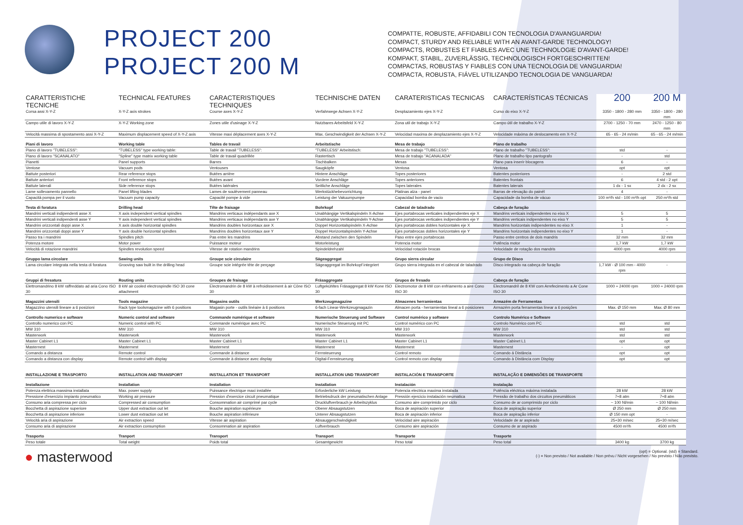PROJECT 200
PROJECT 200 M
COMPATTE, ROBUSTE, AFFIDABILI CON TECNOLOGIA D'AVANGUARDIA!
COMPACT, STURDY AND RELIABLE WITH AN AVANT-GARDE TECHNOLOGY!
COMPACTS, ROBUSTES ET FIABLES AVEC UNE TECHNOLOGIE D'AVANT-GARDE!
KOMPAKT, STABIL, ZUVERLÄSSIG, TECHNOLOGISCH FORTGESCHRITTEN!
COMPACTAS, ROBUSTAS Y FIABLES CON UNA TECNOLOGIA DE VANGUARDIA!
COMPACTA, ROBUSTA, FIÁVEL UTILIZANDO TECNOLOGIA DE VANGUARDA!
| CARATTERISTICHE TECNICHE | TECHNICAL FEATURES | CARACTERISTIQUES TECHNIQUES | TECHNISCHE DATEN | CARATERISTICAS TECNICAS | CARACTERÍSTICAS TÉCNICAS | 200 | 200 M |
| --- | --- | --- | --- | --- | --- | --- | --- |
| Corsa assi X-Y-Z | X-Y-Z axis strokes | Course axes X-Y-Z | Verfahrwege Achsen X-Y-Z | Desplazamiento ejes X-Y-Z | Curso do eixo X-Y-Z | 3350 - 1800 - 280 mm | 3350 - 1800 - 280 mm |
| Campo utile di lavoro X-Y-Z | X-Y-Z Working zone | Zones utile d'usinage X-Y-Z | Nutzbares Arbeitsfeld X-Y-Z | Zona util de trabajo X-Y-Z | Campo útil de trabalho X-Y-Z | 2700 - 1250 - 70 mm | 2470 - 1250 - 80 mm |
| Velocità massima di spostamento assi X-Y-Z | Maximum displacement speed of X-Y-Z axis | Vitesse maxi déplacement axes X-Y-Z | Max. Geschwindigkeit der Achsen X-Y-Z | Velocidad maxima de desplazamiento ejes X-Y-Z | Velocidade máxima de deslocamento em X-Y-Z | 65 - 65 - 24 m/min | 65 - 65 - 24 m/min |
| Piani di lavoro | Working table | Tables de travail | Arbeitstische | Mesa de trabajo | Plano de trabalho | | |
| Piano di lavoro "TUBELESS": | "TUBELESS" type working table: | Table de travail "TUBELESS": | "TUBELESS" Arbeitstisch: | Mesa de trabajo "TUBELESS": | Plano de trabalho "TUBELESS": | std | - |
| Piano di lavoro "SCANALATO" | "Spline" type matrix working table | Table de travail quadrillée | Rastertisch | Mesa de trabajo "ACANALADA" | Plano de trabalho tipo pantografo | - | std |
| Pianetti | Panel supports | Barres | Tischbalken | Mesas | Plano para inserir blocagens | 6 | - |
| Ventose | Vacuum pods | Ventouses | Saugköpfe | Ventosa | Ventosa | opt | opt |
| Battute posteriori | Rear reference stops | Butées arrière | Hintere Anschläge | Topes posteriores | Batentes posteriores | - | 2 std |
| Battute anteriori | Front reference stops | Butées avant | Vordere Anschläge | Topes anteriores | Batentes frontais | 6 | 4 std - 2 opt |
| Battute laterali | Side reference stops | Butées latérales | Seitliche Anschläge | Topes laterales | Batentes laterais | 1 dx - 1 sx | 2 dx - 2 sx |
| Lame sollevamento pannello | Panel lifting blades | Lames de soulèvement panneau | Werkstückhebevorrichtung | Platinas alza - panel | Barras de elevação do painél | 4 | - |
| Capacità pompa per il vuoto | Vacuum pump capacity | Capacité pompe à vide | Leistung der Vakuumpumpe | Capacidad bomba de vacio | Capacidade da bomba de vácuo | 100 m³/h std - 100 m³/h opt | 250 m³/h std |
| Testa di foratura | Drilling head | Tête de fraisage | Bohrkopf | Cabezal de taladrado | Cabeça de furação | | |
| Mandrini verticali indipendenti asse X | X axis independent vertical spindles | Mandrins verticaux indépendants axe X | Unabhängige Vertikalspindeln X-Achse | Ejes portabrocas verticales indipendientes eje X | Mandrins verticais indipendentes no eixo X | 5 | 5 |
| Mandrini verticali indipendenti asse Y | Y axis independent vertical spindles | Mandrins verticaux indépendants axe Y | Unabhängige Vertikalspindeln Y-Achse | Ejes portabrocas verticales indipendientes eje Y | Mandrins verticais indipendentes no eixo Y | 5 | 5 |
| Mandrini orizzontali doppi asse X | X axis double horizontal spindles | Mandrins doubles horizontaux axe X | Doppel Horizontalspindeln X-Achse | Ejes portabrocas dobles horizontales eje X | Mandrins horizontais indipendentes no eixo X | 1 | - |
| Mandrini orizzontali doppi asse Y | Y axis double horizontal spindles | Mandrins doubles horizontaux axe Y | Doppel Horizontalspindeln Y-Achse | Ejes portabrocas dobles horizontales eje Y | Mandrins horizontais indipendentes no eixo Y | 1 | - |
| Passo tra i mandrini | Spindles pitch | Pas entre les mandrins | Abstand zwischen den Spindeln | Paso entre ejes portabrocas | Passo entre centros de dois mandris | 32 mm | 32 mm |
| Potenza motore | Motor power | Puissance moteur | Motorleistung | Potencia motor | Potência motor | 1,7 kW | 1,7 kW |
| Velocità di rotazione mandrini | Spindles revolution speed | Vitesse de rotation mandrins | Spindeldrehzahl | Velocidad rotación brocas | Velocidade de rotação dos mandris | 4000 rpm | 4000 rpm |
| Gruppo lama circolare | Sawing units | Groupe scie circulaire | Sägeaggregat | Grupo sierra circular | Grupo de Disco | | |
| Lama circolare integrata nella testa di foratura | Grooving saw built in the drilling head | Groupe scie intégrée tête de perçage | Sägeaggregat im Bohrkopf integriert | Grupo sierra integrada en el cabezal de taladrado | Disco integrado na cabeça de furação | 1,7 kW - Ø 100 mm - 4000 rpm | - |
| Gruppi di fresatura | Routing units | Groupes de fraisage | Fräsaggregate | Grupos de fresado | Cabeça de furação | | |
| Elettromandrino 8 kW raffreddato ad aria Cono ISO 30 | 8 kW air cooled electrospindle ISO 30 cone attachment | Electromandrin de 8 kW à refroidissement à air Cône ISO 30 | Luftgekühltes Fräsaggregat 8 kW Kone ISO 30 | Electromotor de 8 kW con enfriamento a aire Cono ISO 30 | Electromandril de 8 KW com Arrefecimento a Ar Cone ISO 30 | 1000 ÷ 24000 rpm | 1000 ÷ 24000 rpm |
| Magazzini utensili | Tools magazine | Magasins outils | Werkzeugmagazine | Almacenes herramientas | Armazém de Ferramentas | | |
| Magazzino utensili lineare a 6 posizioni | Rack type toolsmagazine with 6 positions | Magasin porte - outils linéaire à 6 positions | 6-fach Linear-Werkzeugmagazin | Almacen porta - herramientas lineal a 6 posiciones | Armazém porta ferramentas linear a 6 posições | Max. Ø 150 mm | Max. Ø 80 mm |
| Controllo numerico e software | Numeric control and software | Commande numérique et software | Numerische Steuerung und Software | Control numérico y software | Controlo Numérico e Software | | |
| Controllo numerico con PC | Numeric control with PC | Commande numérique avec PC | Numerische Steuerung mit PC | Control numérico con PC | Controlo Numérico com PC | std | std |
| MW 310 | MW 310 | MW 310 | MW 310 | MW 310 | MW 310 | std | std |
| Masterwork | Masterwork | Masterwork | Masterwork | Masterwork | Masterwork | std | std |
| Master Cabinet L1 | Master Cabinet L1 | Master Cabinet L1 | Master Cabinet L1 | Master Cabinet L1 | Master Cabinet L1 | opt | opt |
| Masternest | Masternest | Masternest | Masternest | Masternest | Masternest | - | opt |
| Comando a distanza | Remote control | Commande à distance | Fernsteuerung | Control remoto | Comando á Distância | opt | opt |
| Comando a distanza con display | Remote control with display | Commande à distance avec display | Digital-Fernsteuerung | Control remoto con display | Comando à Distância com Display | opt | opt |
| INSTALLAZIONE E TRASPORTO | INSTALLATION AND TRANSPORT | INSTALLATION ET TRANSPORT | INSTALLATION UND TRANSPORT | INSTALACIÓN E TRANSPORTE | INSTALAÇÃO E DIMENSÕES DE TRANSPORTE | | |
| Installazione | Installation | Installation | Installation | Instalación | Instalação | | |
| Potenza elettrica massima installata | Max. power supply | Puissance électrique maxi installée | Erforderliche kW Leistung | Potencia electrica maxima instalada | Potência eléctrica máxima instalada | 28 kW | 28 kW |
| Pressione d'esercizio impianto pneumatico | Working air pressure | Pression d'exercice circuit pneumatique | Betriebsdruck der pneumatischen Anlage | Pressión ejercicio instalación neumatica | Pressão de trabalho dos circuitos pneumáticos | 7÷8 atm | 7÷8 atm |
| Consumo aria compressa per ciclo | Compressed air consumption | Consommation air comprimé par cycle | Druckluftverbrauch je Arbeitszyklus | Consumo aire comprimido por ciclo | Consumo de ar comprimido por ciclo | ~ 100 Nl/min | ~ 100 Nl/min |
| Bocchetta di aspirazione superiore | Upper dust extraction out let | Bouche aspiration supérieure | Oberer Absaugstutzen | Boca de aspiración superior | Boca de aspiração superior | Ø 250 mm | Ø 250 mm |
| Bocchetta di aspirazione inferiore | Lower dust extraction out let | Bouche aspiration inférieure | Unterer Absaugstutzen | Boca de aspiración inferior | Boca de aspiração inferior | Ø 150 mm opt | - |
| Velocità aria di aspirazione | Air extraction speed | Vitesse air aspiration | Absauggeschwindigkeit | Velocidad aire aspiración | Velocidade de ar aspirado | 25÷30 m/sec | 25÷30 m/sec |
| Consumo aria di aspirazione | Air extraction consumption | Consommation air aspiration | Luftverbrauch | Consumo aire aspiración | Consumo de ar aspirado | 4500 m³/h | 4500 m³/h |
| Trasporto | Tranport | Transport | Transport | Transporte | Trasporte | | |
| Peso totale | Total weight | Poids total | Gesamtgewicht | Peso total | Peso total | 3400 kg | 3700 kg |
● masterwood
(opt) = Optional. (std) = Standard.
(-) = Non previsto / Not available / Non prévu / Nicht vorgesehen / No previsto / Não previsto.